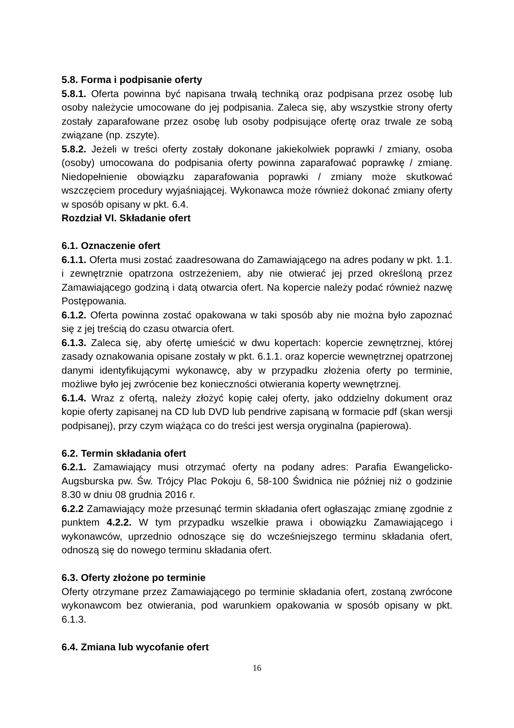5.8. Forma i podpisanie oferty
5.8.1. Oferta powinna być napisana trwałą techniką oraz podpisana przez osobę lub osoby należycie umocowane do jej podpisania. Zaleca się, aby wszystkie strony oferty zostały zaparafowane przez osobę lub osoby podpisujące ofertę oraz trwale ze sobą związane (np. zszyte).
5.8.2. Jeżeli w treści oferty zostały dokonane jakiekolwiek poprawki / zmiany, osoba (osoby) umocowana do podpisania oferty powinna zaparafować poprawkę / zmianę. Niedopełnienie obowiązku zaparafowania poprawki / zmiany może skutkować wszczęciem procedury wyjaśniającej. Wykonawca może również dokonać zmiany oferty w sposób opisany w pkt. 6.4.
Rozdział VI. Składanie ofert
6.1. Oznaczenie ofert
6.1.1. Oferta musi zostać zaadresowana do Zamawiającego na adres podany w pkt. 1.1. i zewnętrznie opatrzona ostrzeżeniem, aby nie otwierać jej przed określoną przez Zamawiającego godziną i datą otwarcia ofert. Na kopercie należy podać również nazwę Postępowania.
6.1.2. Oferta powinna zostać opakowana w taki sposób aby nie można było zapoznać się z jej treścią do czasu otwarcia ofert.
6.1.3. Zaleca się, aby ofertę umieścić w dwu kopertach: kopercie zewnętrznej, której zasady oznakowania opisane zostały w pkt. 6.1.1. oraz kopercie wewnętrznej opatrzonej danymi identyfikującymi wykonawcę, aby w przypadku złożenia oferty po terminie, możliwe było jej zwrócenie bez konieczności otwierania koperty wewnętrznej.
6.1.4. Wraz z ofertą, należy złożyć kopię całej oferty, jako oddzielny dokument oraz kopie oferty zapisanej na CD lub DVD lub pendrive zapisaną w formacie pdf (skan wersji podpisanej), przy czym wiążąca co do treści jest wersja oryginalna (papierowa).
6.2. Termin składania ofert
6.2.1. Zamawiający musi otrzymać oferty na podany adres: Parafia Ewangelicko-Augsburska pw. Św. Trójcy Plac Pokoju 6, 58-100 Świdnica nie później niż o godzinie 8.30 w dniu 08 grudnia 2016 r.
6.2.2 Zamawiający może przesunąć termin składania ofert ogłaszając zmianę zgodnie z punktem 4.2.2. W tym przypadku wszelkie prawa i obowiązku Zamawiającego i wykonawców, uprzednio odnoszące się do wcześniejszego terminu składania ofert, odnoszą się do nowego terminu składania ofert.
6.3. Oferty złożone po terminie
Oferty otrzymane przez Zamawiającego po terminie składania ofert, zostaną zwrócone wykonawcom bez otwierania, pod warunkiem opakowania w sposób opisany w pkt. 6.1.3.
6.4. Zmiana lub wycofanie ofert
16